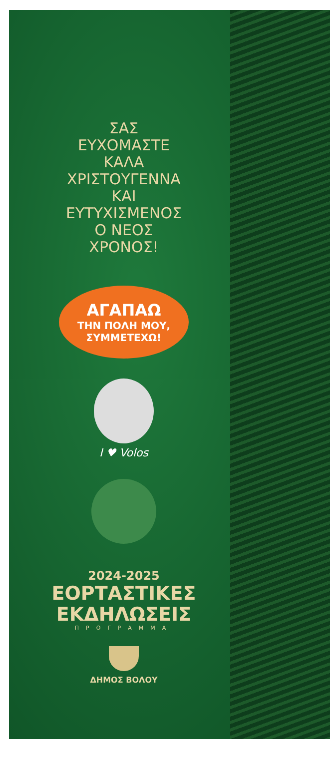ΣΑΣ
ΕΥΧΟΜΑΣΤΕ
ΚΑΛΑ
ΧΡΙΣΤΟΥΓΕΝΝΑ
ΚΑΙ
ΕΥΤΥΧΙΣΜΕΝΟΣ
Ο ΝΕΟΣ
ΧΡΟΝΟΣ!
ΑΓΑΠΑΩ
ΤΗΝ ΠΟΛΗ ΜΟΥ,
ΣΥΜΜΕΤΕΧΩ!
I ♥ Volos
2024-2025
ΕΟΡΤΑΣΤΙΚΕΣ
ΕΚΔΗΛΩΣΕΙΣ
ΠΡΟΓΡΑΜΜΑ
ΔΗΜΟΣ ΒΟΛΟΥ